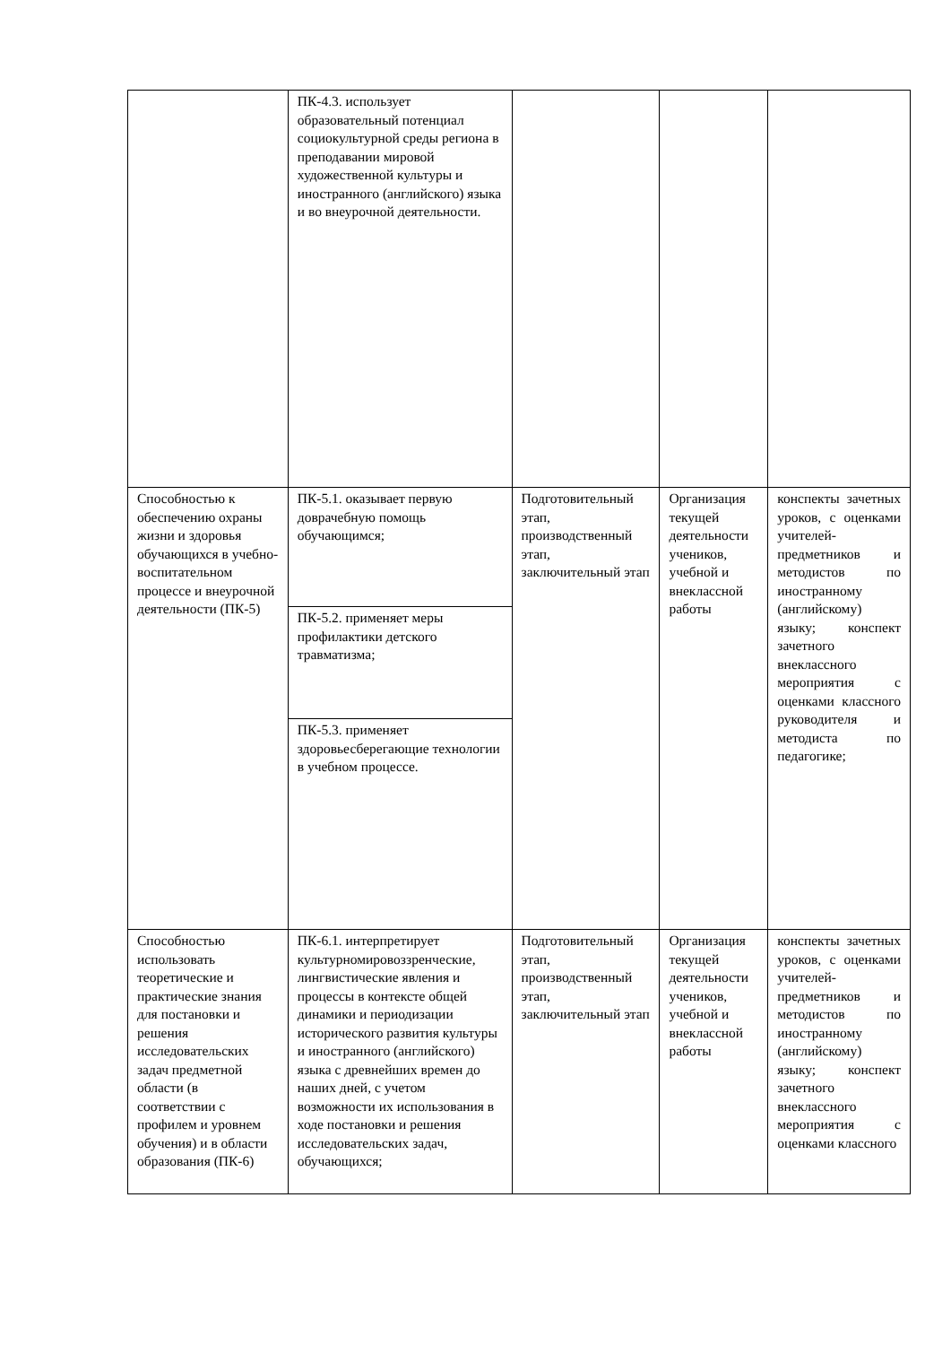| | ПК-4.3. использует образовательный потенциал социокультурной среды региона в преподавании мировой художественной культуры и иностранного (английского) языка и во внеурочной деятельности. | | | |
| Способностью к обеспечению охраны жизни и здоровья обучающихся в учебно-воспитательном процессе и внеурочной деятельности (ПК-5) | ПК-5.1. оказывает первую доврачебную помощь обучающимся; | Подготовительный этап, производственный этап, заключительный этап | Организация текущей деятельности учеников, учебной и внеклассной работы | конспекты зачетных уроков, с оценками учителей-предметников и методистов по иностранному (английскому) языку; конспект зачетного внеклассного мероприятия с оценками классного руководителя и методиста по педагогике; |
| | ПК-5.2. применяет меры профилактики детского травматизма; | | | |
| | ПК-5.3. применяет здоровьесберегающие технологии в учебном процессе. | | | |
| Способностью использовать теоретические и практические знания для постановки и решения исследовательских задач предметной области (в соответствии с профилем и уровнем обучения) и в области образования (ПК-6) | ПК-6.1. интерпретирует культурномировоззренческие, лингвистические явления и процессы в контексте общей динамики и периодизации исторического развития культуры и иностранного (английского) языка с древнейших времен до наших дней, с учетом возможности их использования в ходе постановки и решения исследовательских задач, обучающихся; | Подготовительный этап, производственный этап, заключительный этап | Организация текущей деятельности учеников, учебной и внеклассной работы | конспекты зачетных уроков, с оценками учителей-предметников и методистов по иностранному (английскому) языку; конспект зачетного внеклассного мероприятия с оценками классного |